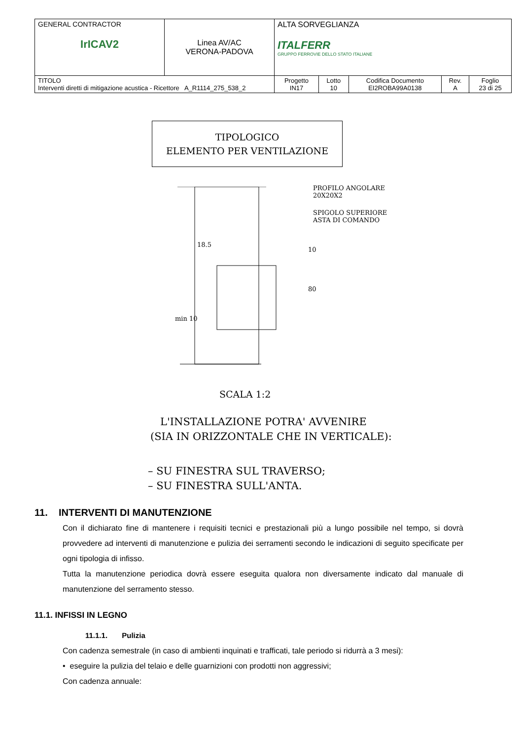| GENERAL CONTRACTOR IrICAV2 | Linea AV/AC VERONA-PADOVA | ALTA SORVEGLIANZA ITALFERR GRUPPO FERROVIE DELLO STATO ITALIANE | | | | |
| TITOLO Interventi diretti di mitigazione acustica - Ricettore A_R1114_275_538_2 | | Progetto IN17 | Lotto 10 | Codifica Documento EI2ROBA99A0138 | Rev. A | Foglio 23 di 25 |
TIPOLOGICO
ELEMENTO PER VENTILAZIONE
PROFILO ANGOLARE
20X20X2
SPIGOLO SUPERIORE
ASTA DI COMANDO
18.5
10
80
min 10
SCALA 1:2
L'INSTALLAZIONE POTRA' AVVENIRE
(SIA IN ORIZZONTALE CHE IN VERTICALE):
– SU FINESTRA SUL TRAVERSO;
– SU FINESTRA SULL'ANTA.
11. INTERVENTI DI MANUTENZIONE
Con il dichiarato fine di mantenere i requisiti tecnici e prestazionali più a lungo possibile nel tempo, si dovrà provvedere ad interventi di manutenzione e pulizia dei serramenti secondo le indicazioni di seguito specificate per ogni tipologia di infisso.
Tutta la manutenzione periodica dovrà essere eseguita qualora non diversamente indicato dal manuale di manutenzione del serramento stesso.
11.1. INFISSI IN LEGNO
11.1.1. Pulizia
Con cadenza semestrale (in caso di ambienti inquinati e trafficati, tale periodo si ridurrà a 3 mesi):
• eseguire la pulizia del telaio e delle guarnizioni con prodotti non aggressivi;
Con cadenza annuale: